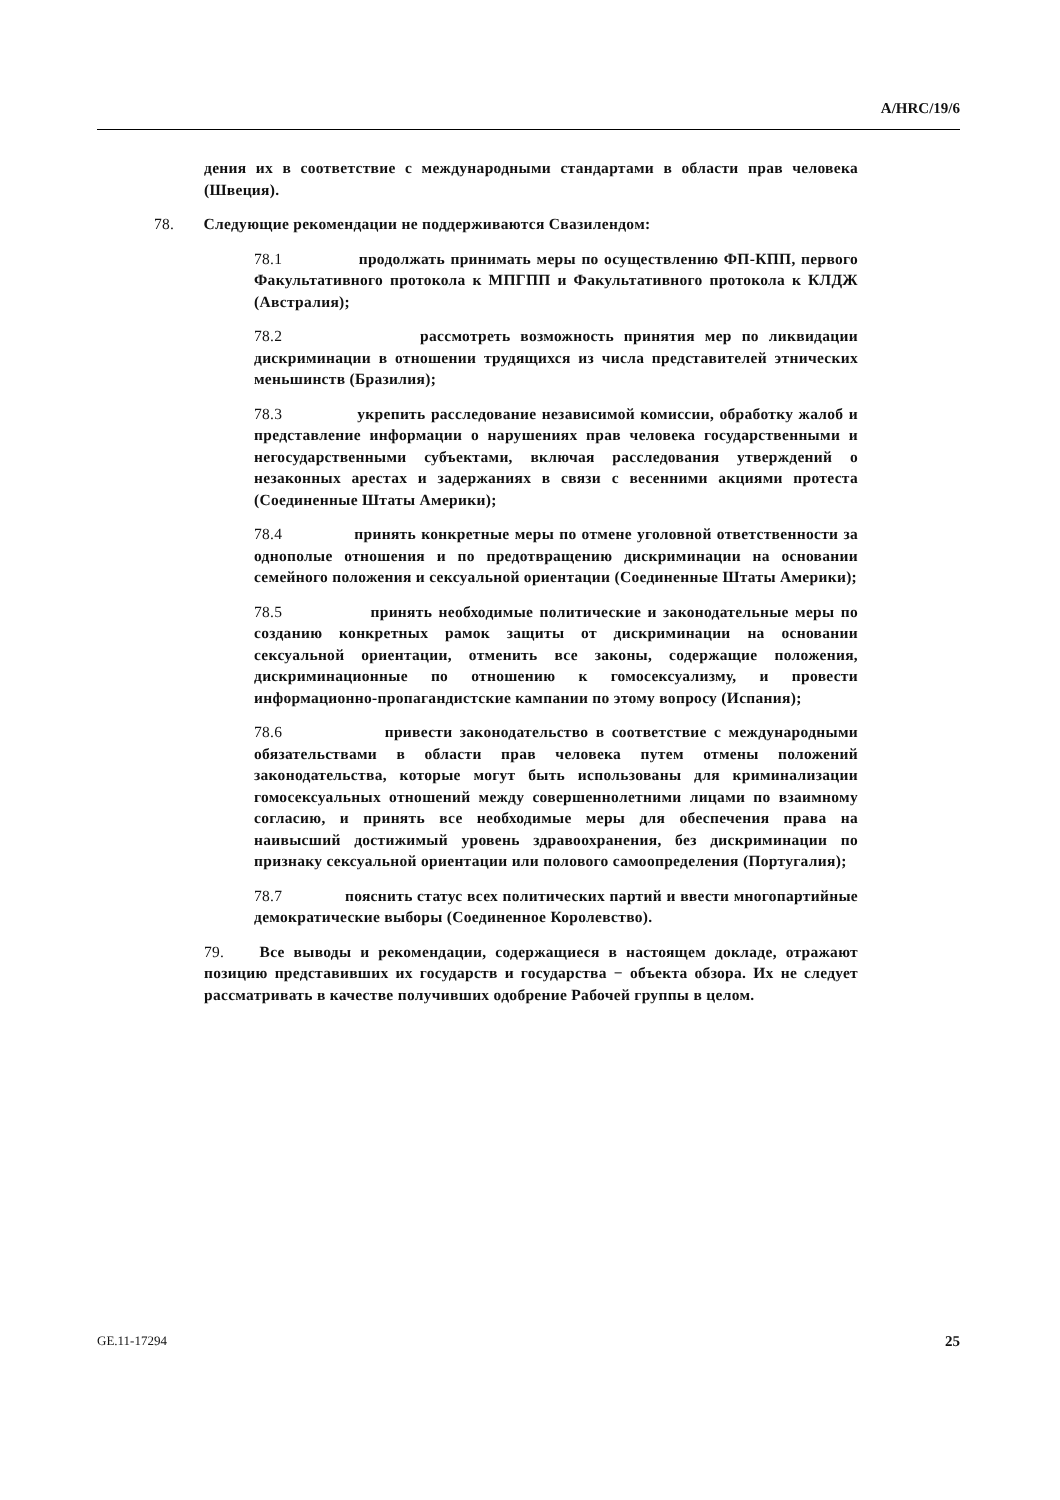A/HRC/19/6
дения их в соответствие с международными стандартами в области прав человека (Швеция).
78. Следующие рекомендации не поддерживаются Свазилендом:
78.1 продолжать принимать меры по осуществлению ФП-КПП, первого Факультативного протокола к МПГПП и Факультативного протокола к КЛДЖ (Австралия);
78.2 рассмотреть возможность принятия мер по ликвидации дискриминации в отношении трудящихся из числа представителей этнических меньшинств (Бразилия);
78.3 укрепить расследование независимой комиссии, обработку жалоб и представление информации о нарушениях прав человека государственными и негосударственными субъектами, включая расследования утверждений о незаконных арестах и задержаниях в связи с весенними акциями протеста (Соединенные Штаты Америки);
78.4 принять конкретные меры по отмене уголовной ответственности за однополые отношения и по предотвращению дискриминации на основании семейного положения и сексуальной ориентации (Соединенные Штаты Америки);
78.5 принять необходимые политические и законодательные меры по созданию конкретных рамок защиты от дискриминации на основании сексуальной ориентации, отменить все законы, содержащие положения, дискриминационные по отношению к гомосексуализму, и провести информационно-пропагандистские кампании по этому вопросу (Испания);
78.6 привести законодательство в соответствие с международными обязательствами в области прав человека путем отмены положений законодательства, которые могут быть использованы для криминализации гомосексуальных отношений между совершеннолетними лицами по взаимному согласию, и принять все необходимые меры для обеспечения права на наивысший достижимый уровень здравоохранения, без дискриминации по признаку сексуальной ориентации или полового самоопределения (Португалия);
78.7 пояснить статус всех политических партий и ввести многопартийные демократические выборы (Соединенное Королевство).
79. Все выводы и рекомендации, содержащиеся в настоящем докладе, отражают позицию представивших их государств и государства − объекта обзора. Их не следует рассматривать в качестве получивших одобрение Рабочей группы в целом.
25 GE.11-17294